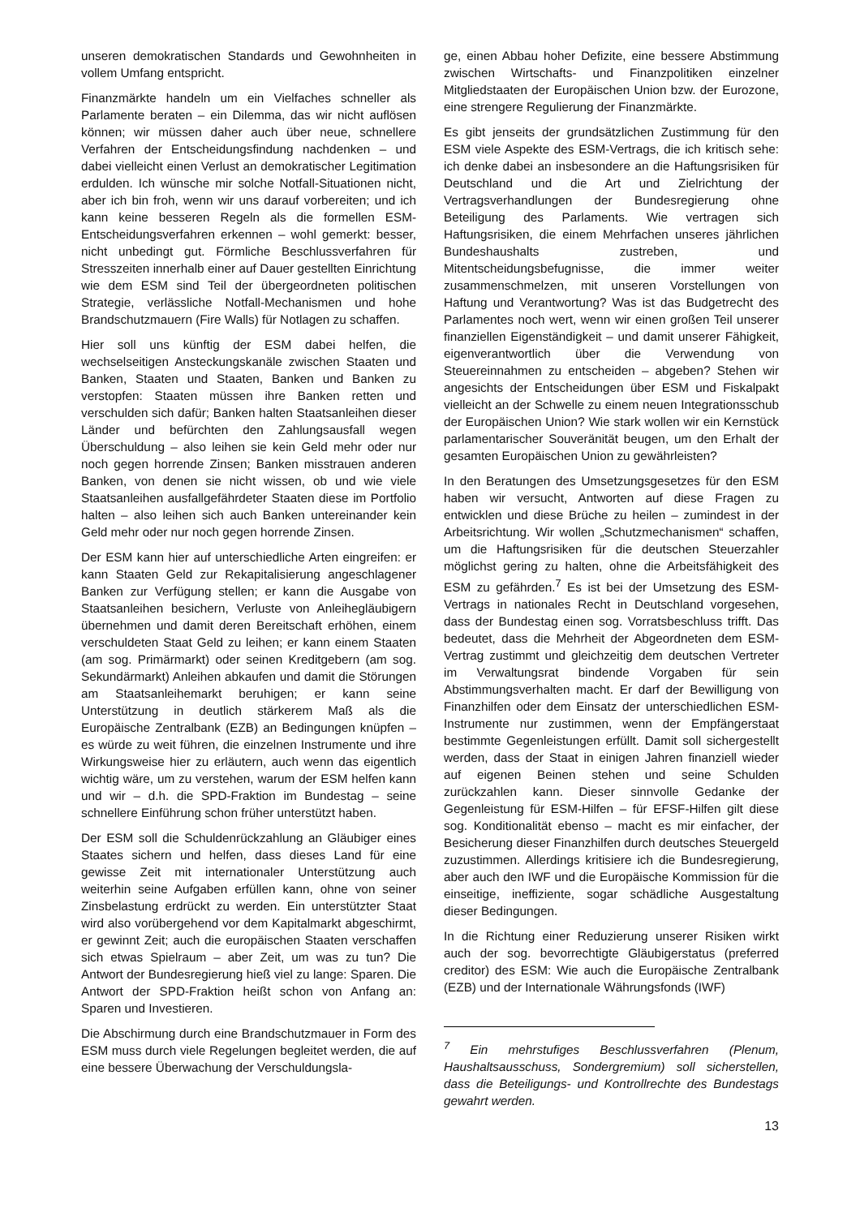unseren demokratischen Standards und Gewohnheiten in vollem Umfang entspricht.
Finanzmärkte handeln um ein Vielfaches schneller als Parlamente beraten – ein Dilemma, das wir nicht auflösen können; wir müssen daher auch über neue, schnellere Verfahren der Entscheidungsfindung nachdenken – und dabei vielleicht einen Verlust an demokratischer Legitimation erdulden. Ich wünsche mir solche Notfall-Situationen nicht, aber ich bin froh, wenn wir uns darauf vorbereiten; und ich kann keine besseren Regeln als die formellen ESM-Entscheidungsverfahren erkennen – wohl gemerkt: besser, nicht unbedingt gut. Förmliche Beschlussverfahren für Stresszeiten innerhalb einer auf Dauer gestellten Einrichtung wie dem ESM sind Teil der übergeordneten politischen Strategie, verlässliche Notfall-Mechanismen und hohe Brandschutzmauern (Fire Walls) für Notlagen zu schaffen.
Hier soll uns künftig der ESM dabei helfen, die wechselseitigen Ansteckungskanäle zwischen Staaten und Banken, Staaten und Staaten, Banken und Banken zu verstopfen: Staaten müssen ihre Banken retten und verschulden sich dafür; Banken halten Staatsanleihen dieser Länder und befürchten den Zahlungsausfall wegen Überschuldung – also leihen sie kein Geld mehr oder nur noch gegen horrende Zinsen; Banken misstrauen anderen Banken, von denen sie nicht wissen, ob und wie viele Staatsanleihen ausfallgefährdeter Staaten diese im Portfolio halten – also leihen sich auch Banken untereinander kein Geld mehr oder nur noch gegen horrende Zinsen.
Der ESM kann hier auf unterschiedliche Arten eingreifen: er kann Staaten Geld zur Rekapitalisierung angeschlagener Banken zur Verfügung stellen; er kann die Ausgabe von Staatsanleihen besichern, Verluste von Anleihegläubigern übernehmen und damit deren Bereitschaft erhöhen, einem verschuldeten Staat Geld zu leihen; er kann einem Staaten (am sog. Primärmarkt) oder seinen Kreditgebern (am sog. Sekundärmarkt) Anleihen abkaufen und damit die Störungen am Staatsanleihemarkt beruhigen; er kann seine Unterstützung in deutlich stärkerem Maß als die Europäische Zentralbank (EZB) an Bedingungen knüpfen – es würde zu weit führen, die einzelnen Instrumente und ihre Wirkungsweise hier zu erläutern, auch wenn das eigentlich wichtig wäre, um zu verstehen, warum der ESM helfen kann und wir – d.h. die SPD-Fraktion im Bundestag – seine schnellere Einführung schon früher unterstützt haben.
Der ESM soll die Schuldenrückzahlung an Gläubiger eines Staates sichern und helfen, dass dieses Land für eine gewisse Zeit mit internationaler Unterstützung auch weiterhin seine Aufgaben erfüllen kann, ohne von seiner Zinsbelastung erdrückt zu werden. Ein unterstützter Staat wird also vorübergehend vor dem Kapitalmarkt abgeschirmt, er gewinnt Zeit; auch die europäischen Staaten verschaffen sich etwas Spielraum – aber Zeit, um was zu tun? Die Antwort der Bundesregierung hieß viel zu lange: Sparen. Die Antwort der SPD-Fraktion heißt schon von Anfang an: Sparen und Investieren.
Die Abschirmung durch eine Brandschutzmauer in Form des ESM muss durch viele Regelungen begleitet werden, die auf eine bessere Überwachung der Verschuldungsla-
ge, einen Abbau hoher Defizite, eine bessere Abstimmung zwischen Wirtschafts- und Finanzpolitiken einzelner Mitgliedstaaten der Europäischen Union bzw. der Eurozone, eine strengere Regulierung der Finanzmärkte.
Es gibt jenseits der grundsätzlichen Zustimmung für den ESM viele Aspekte des ESM-Vertrags, die ich kritisch sehe: ich denke dabei an insbesondere an die Haftungsrisiken für Deutschland und die Art und Zielrichtung der Vertragsverhandlungen der Bundesregierung ohne Beteiligung des Parlaments. Wie vertragen sich Haftungsrisiken, die einem Mehrfachen unseres jährlichen Bundeshaushalts zustreben, und Mitentscheidungsbefugnisse, die immer weiter zusammenschmelzen, mit unseren Vorstellungen von Haftung und Verantwortung? Was ist das Budgetrecht des Parlamentes noch wert, wenn wir einen großen Teil unserer finanziellen Eigenständigkeit – und damit unserer Fähigkeit, eigenverantwortlich über die Verwendung von Steuereinnahmen zu entscheiden – abgeben? Stehen wir angesichts der Entscheidungen über ESM und Fiskalpakt vielleicht an der Schwelle zu einem neuen Integrationsschub der Europäischen Union? Wie stark wollen wir ein Kernstück parlamentarischer Souveränität beugen, um den Erhalt der gesamten Europäischen Union zu gewährleisten?
In den Beratungen des Umsetzungsgesetzes für den ESM haben wir versucht, Antworten auf diese Fragen zu entwicklen und diese Brüche zu heilen – zumindest in der Arbeitsrichtung. Wir wollen „Schutzmechanismen“ schaffen, um die Haftungsrisiken für die deutschen Steuerzahler möglichst gering zu halten, ohne die Arbeitsfähigkeit des ESM zu gefährden.<sup>7</sup> Es ist bei der Umsetzung des ESM-Vertrags in nationales Recht in Deutschland vorgesehen, dass der Bundestag einen sog. Vorratsbeschluss trifft. Das bedeutet, dass die Mehrheit der Abgeordneten dem ESM-Vertrag zustimmt und gleichzeitig dem deutschen Vertreter im Verwaltungsrat bindende Vorgaben für sein Abstimmungsverhalten macht. Er darf der Bewilligung von Finanzhilfen oder dem Einsatz der unterschiedlichen ESM-Instrumente nur zustimmen, wenn der Empfängerstaat bestimmte Gegenleistungen erfüllt. Damit soll sichergestellt werden, dass der Staat in einigen Jahren finanziell wieder auf eigenen Beinen stehen und seine Schulden zurückzahlen kann. Dieser sinnvolle Gedanke der Gegenleistung für ESM-Hilfen – für EFSF-Hilfen gilt diese sog. Konditionalität ebenso – macht es mir einfacher, der Besicherung dieser Finanzhilfen durch deutsches Steuergeld zuzustimmen. Allerdings kritisiere ich die Bundesregierung, aber auch den IWF und die Europäische Kommission für die einseitige, ineffiziente, sogar schädliche Ausgestaltung dieser Bedingungen.
In die Richtung einer Reduzierung unserer Risiken wirkt auch der sog. bevorrechtigte Gläubigerstatus (preferred creditor) des ESM: Wie auch die Europäische Zentralbank (EZB) und der Internationale Währungsfonds (IWF)
<sup>7</sup> Ein mehrstufiges Beschlussverfahren (Plenum, Haushaltsausschuss, Sondergremium) soll sicherstellen, dass die Beteiligungs- und Kontrollrechte des Bundestags gewahrt werden.
13